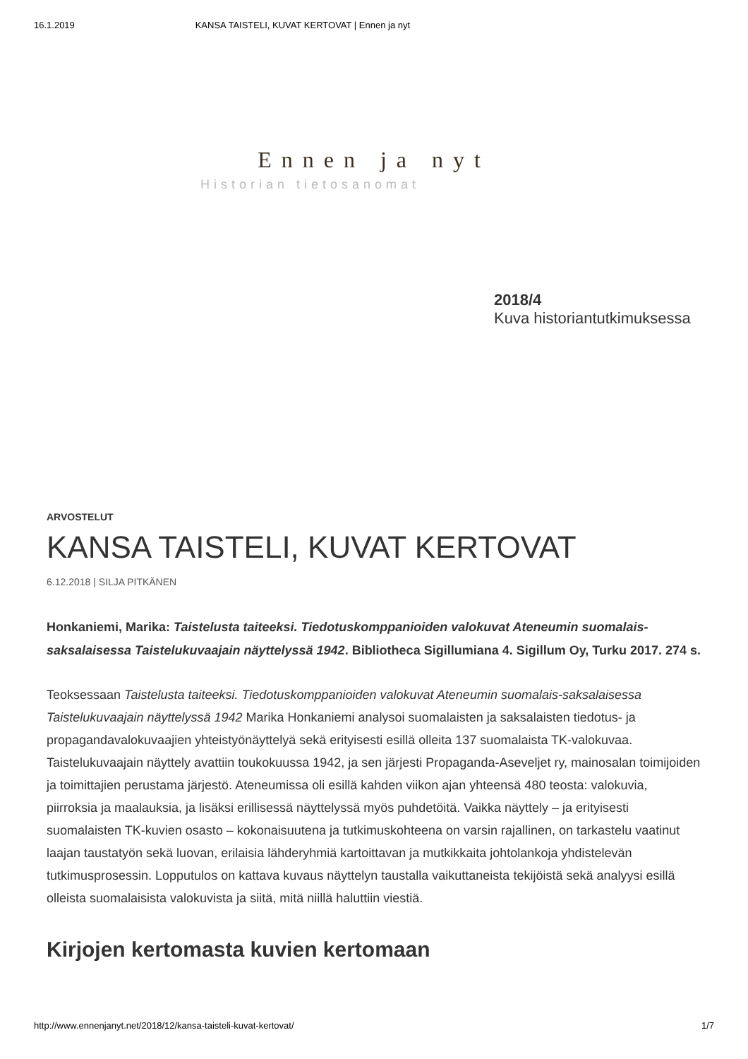16.1.2019 KANSA TAISTELI, KUVAT KERTOVAT | Ennen ja nyt
Ennen ja nyt
Historian tietosanomat
2018/4
Kuva historiantutkimuksessa
ARVOSTELUT
KANSA TAISTELI, KUVAT KERTOVAT
6.12.2018 | SILJA PITKÄNEN
Honkaniemi, Marika: Taistelusta taiteeksi. Tiedotuskomppanioiden valokuvat Ateneumin suomalais-saksalaisessa Taistelukuvaajain näyttelyssä 1942. Bibliotheca Sigillumiana 4. Sigillum Oy, Turku 2017. 274 s.
Teoksessaan Taistelusta taiteeksi. Tiedotuskomppanioiden valokuvat Ateneumin suomalais-saksalaisessa Taistelukuvaajain näyttelyssä 1942 Marika Honkaniemi analysoi suomalaisten ja saksalaisten tiedotus- ja propagandavalokuvaajien yhteistyönäyttelyä sekä erityisesti esillä olleita 137 suomalaista TK-valokuvaa. Taistelukuvaajain näyttely avattiin toukokuussa 1942, ja sen järjesti Propaganda-Aseveljet ry, mainosalan toimijoiden ja toimittajien perustama järjestö. Ateneumissa oli esillä kahden viikon ajan yhteensä 480 teosta: valokuvia, piirroksia ja maalauksia, ja lisäksi erillisessä näyttelyssä myös puhdetöitä. Vaikka näyttely – ja erityisesti suomalaisten TK-kuvien osasto – kokonaisuutena ja tutkimuskohteena on varsin rajallinen, on tarkastelu vaatinut laajan taustatyön sekä luovan, erilaisia lähderyhmiä kartoittavan ja mutkikkaita johtolankoja yhdistelevän tutkimusprosessin. Lopputulos on kattava kuvaus näyttelyn taustalla vaikuttaneista tekijöistä sekä analyysi esillä olleista suomalaisista valokuvista ja siitä, mitä niillä haluttiin viestiä.
Kirjojen kertomasta kuvien kertomaan
http://www.ennenjanyt.net/2018/12/kansa-taisteli-kuvat-kertovat/ 1/7